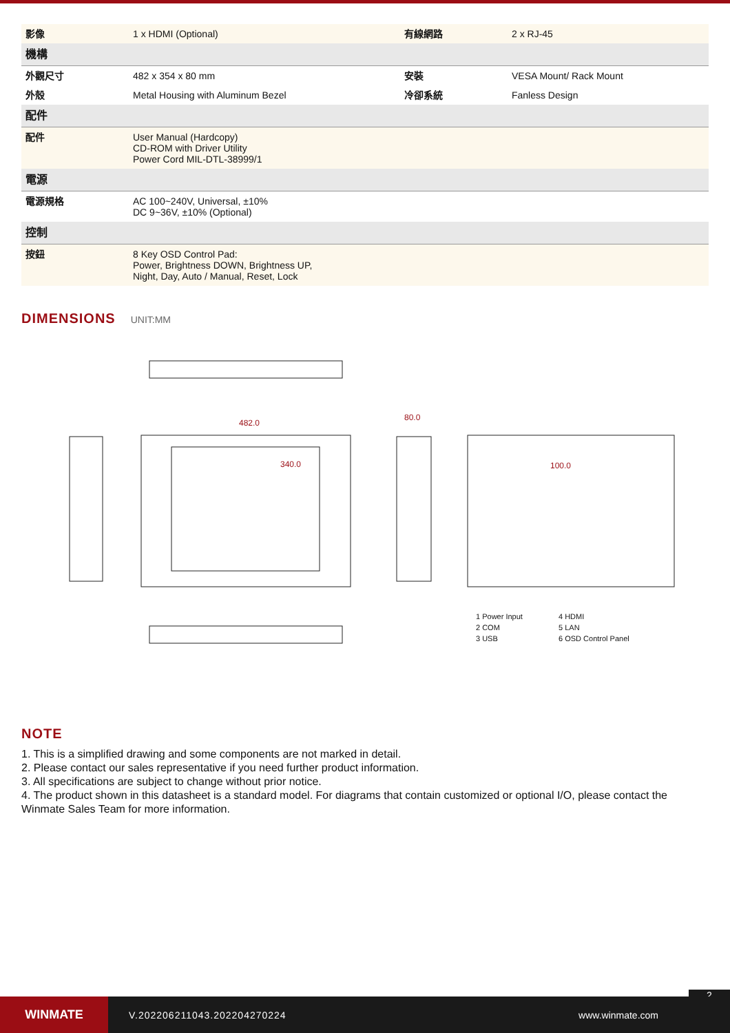| 影像 | 1 x HDMI (Optional) | 有線網路 | 2 x RJ-45 |
| 機構 | | | |
| 外觀尺寸 | 482 x 354 x 80 mm | 安裝 | VESA Mount/ Rack Mount |
| 外殼 | Metal Housing with Aluminum Bezel | 冷卻系統 | Fanless Design |
| 配件 | | | |
| 配件 | User Manual (Hardcopy) CD-ROM with Driver Utility Power Cord MIL-DTL-38999/1 | | |
| 電源 | | | |
| 電源規格 | AC 100~240V, Universal, ±10% DC 9~36V, ±10% (Optional) | | |
| 控制 | | | |
| 按鈕 | 8 Key OSD Control Pad: Power, Brightness DOWN, Brightness UP, Night, Day, Auto / Manual, Reset, Lock | | |
DIMENSIONS
UNIT:MM
482.0
340.0
80.0
100.0
1 Power Input 4 HDMI 2 COM 5 LAN 3 USB 6 OSD Control Panel
NOTE
1. This is a simplified drawing and some components are not marked in detail.
2. Please contact our sales representative if you need further product information.
3. All specifications are subject to change without prior notice.
4. The product shown in this datasheet is a standard model. For diagrams that contain customized or optional I/O, please contact the Winmate Sales Team for more information.
2
WINMATE
V.202206211043.202204270224 www.winmate.com